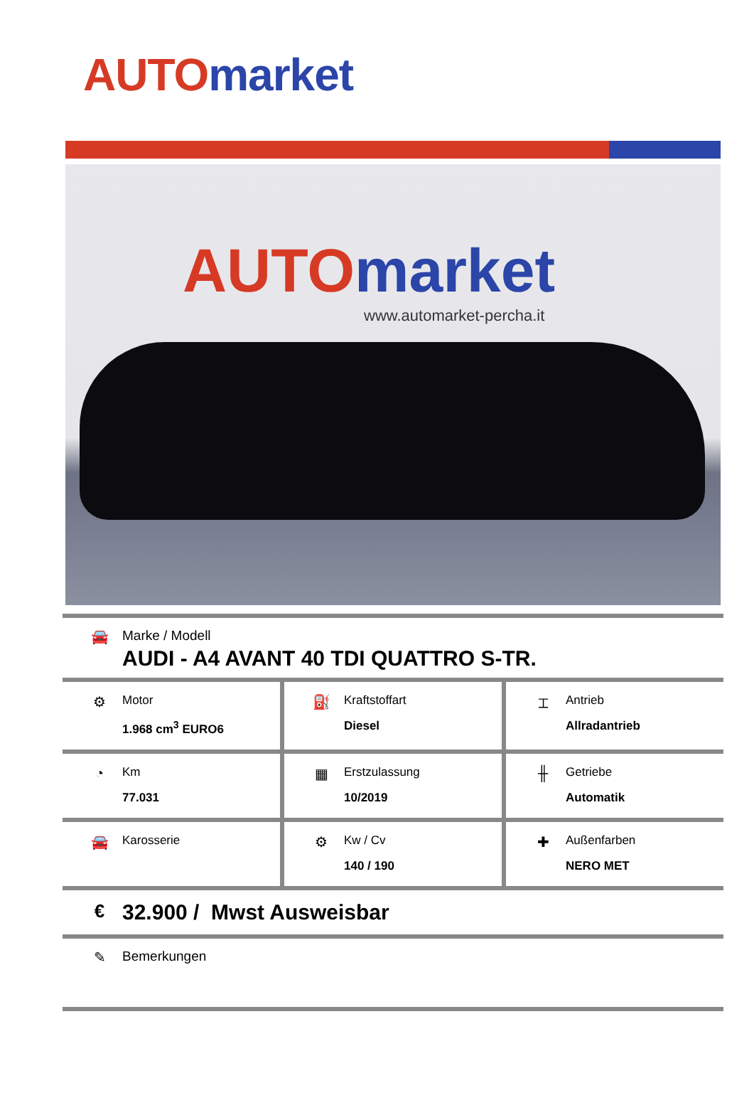AUTO market
AUTO market
www.automarket-percha.it
🚘 Marke / Modell
AUDI - A4 AVANT 40 TDI QUATTRO S-TR.
⚙
Motor
1.968 cm<sup>3</sup> EURO6
⛽
Kraftstoffart
Diesel
⌶
Antrieb
Allradantrieb
◔
Km
77.031
▦
Erstzulassung
10/2019
╫
Getriebe
Automatik
🚘
Karosserie
⚙
Kw / Cv
140 / 190
✚
Außenfarben
NERO MET
€
32.900 / Mwst Ausweisbar
✎ Bemerkungen